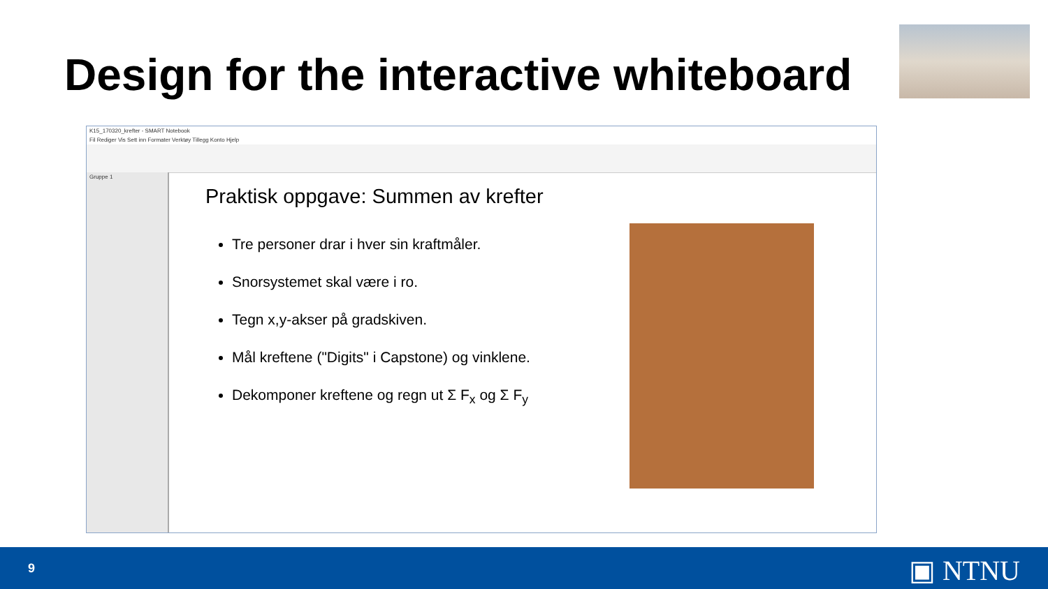Design for the interactive whiteboard
K15_170320_krefter - SMART Notebook
Fil Rediger Vis Sett inn Formater Verktøy Tillegg Konto Hjelp
Gruppe 1
Praktisk oppgave: Summen av krefter
Tre personer drar i hver sin kraftmåler.
Snorsystemet skal være i ro.
Tegn x,y-akser på gradskiven.
Mål kreftene ("Digits" i Capstone) og vinklene.
Dekomponer kreftene og regn ut Σ F<sub>x</sub> og Σ F<sub>y</sub>
9 ▣ NTNU